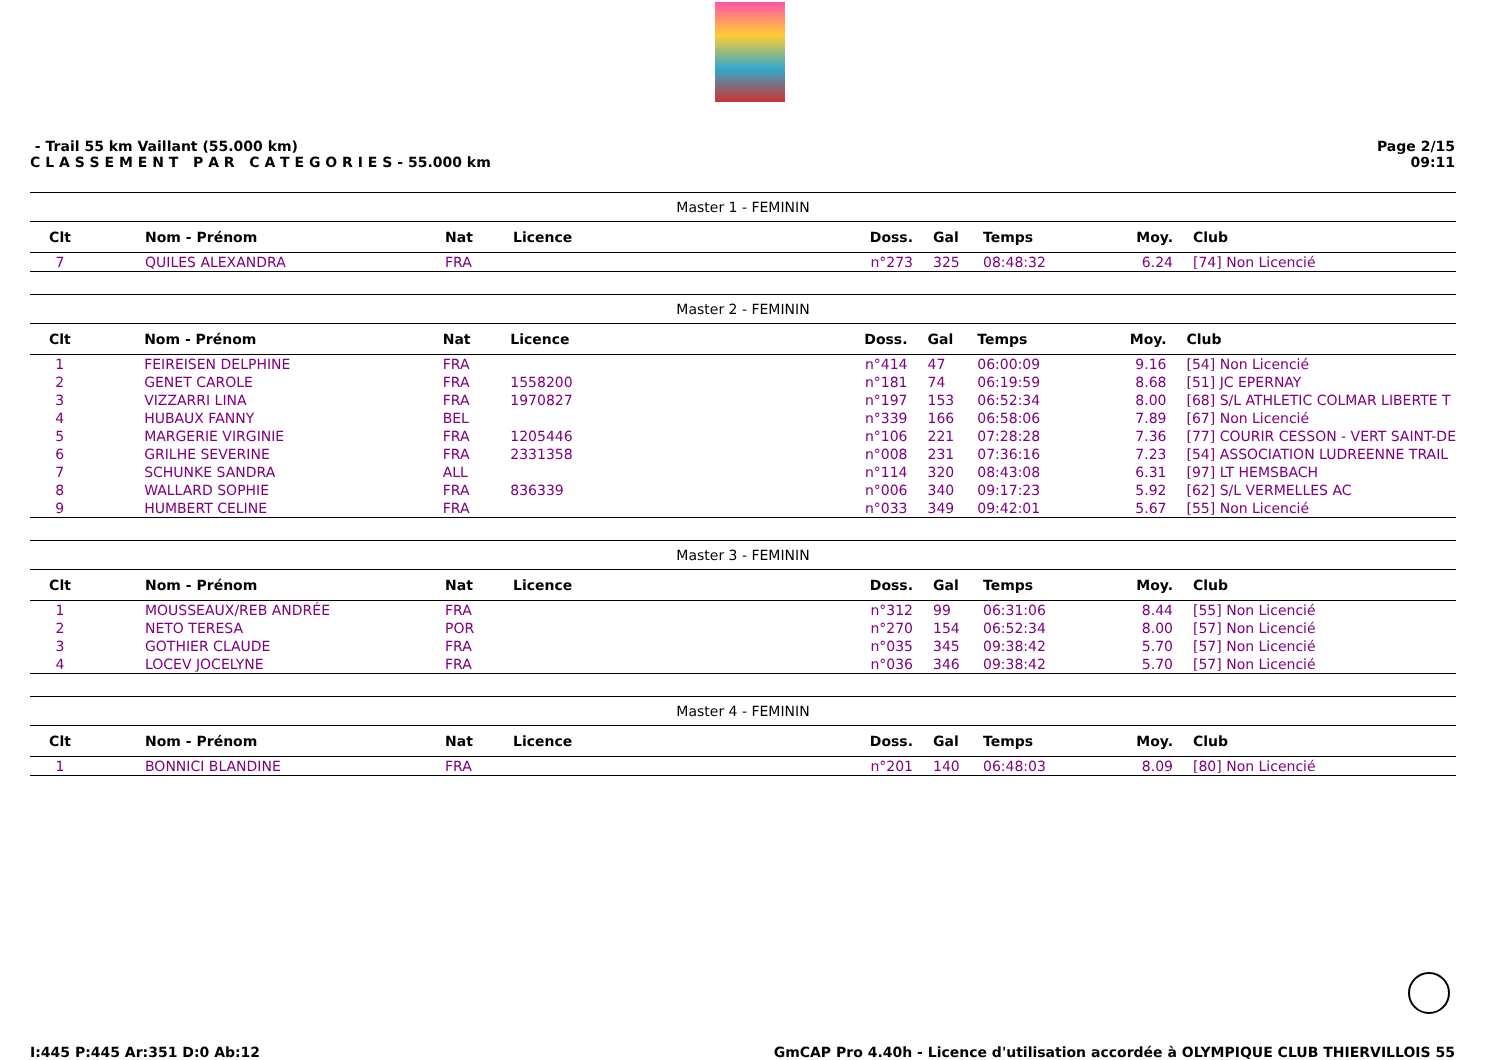- Trail 55 km Vaillant (55.000 km)
C L A S S E M E N T P A R C A T E G O R I E S - 55.000 km
Page 2/15
09:11
Master 1 - FEMININ
| Clt | | Nom - Prénom | Nat | Licence | Doss. | Gal | Temps | Moy. | Club |
| --- | --- | --- | --- | --- | --- | --- | --- | --- | --- |
| 7 | | QUILES ALEXANDRA | FRA | | n°273 | 325 | 08:48:32 | 6.24 | [74] Non Licencié |
Master 2 - FEMININ
| Clt | | Nom - Prénom | Nat | Licence | Doss. | Gal | Temps | Moy. | Club |
| --- | --- | --- | --- | --- | --- | --- | --- | --- | --- |
| 1 | | FEIREISEN DELPHINE | FRA | | n°414 | 47 | 06:00:09 | 9.16 | [54] Non Licencié |
| 2 | | GENET CAROLE | FRA | 1558200 | n°181 | 74 | 06:19:59 | 8.68 | [51] JC EPERNAY |
| 3 | | VIZZARRI LINA | FRA | 1970827 | n°197 | 153 | 06:52:34 | 8.00 | [68] S/L ATHLETIC COLMAR LIBERTE T |
| 4 | | HUBAUX FANNY | BEL | | n°339 | 166 | 06:58:06 | 7.89 | [67] Non Licencié |
| 5 | | MARGERIE VIRGINIE | FRA | 1205446 | n°106 | 221 | 07:28:28 | 7.36 | [77] COURIR CESSON - VERT SAINT-DE |
| 6 | | GRILHE SEVERINE | FRA | 2331358 | n°008 | 231 | 07:36:16 | 7.23 | [54] ASSOCIATION LUDREENNE TRAIL |
| 7 | | SCHUNKE SANDRA | ALL | | n°114 | 320 | 08:43:08 | 6.31 | [97] LT HEMSBACH |
| 8 | | WALLARD SOPHIE | FRA | 836339 | n°006 | 340 | 09:17:23 | 5.92 | [62] S/L VERMELLES AC |
| 9 | | HUMBERT CELINE | FRA | | n°033 | 349 | 09:42:01 | 5.67 | [55] Non Licencié |
Master 3 - FEMININ
| Clt | | Nom - Prénom | Nat | Licence | Doss. | Gal | Temps | Moy. | Club |
| --- | --- | --- | --- | --- | --- | --- | --- | --- | --- |
| 1 | | MOUSSEAUX/REB ANDRÉE | FRA | | n°312 | 99 | 06:31:06 | 8.44 | [55] Non Licencié |
| 2 | | NETO TERESA | POR | | n°270 | 154 | 06:52:34 | 8.00 | [57] Non Licencié |
| 3 | | GOTHIER CLAUDE | FRA | | n°035 | 345 | 09:38:42 | 5.70 | [57] Non Licencié |
| 4 | | LOCEV JOCELYNE | FRA | | n°036 | 346 | 09:38:42 | 5.70 | [57] Non Licencié |
Master 4 - FEMININ
| Clt | | Nom - Prénom | Nat | Licence | Doss. | Gal | Temps | Moy. | Club |
| --- | --- | --- | --- | --- | --- | --- | --- | --- | --- |
| 1 | | BONNICI BLANDINE | FRA | | n°201 | 140 | 06:48:03 | 8.09 | [80] Non Licencié |
I:445 P:445 Ar:351 D:0 Ab:12 GmCAP Pro 4.40h - Licence d'utilisation accordée à OLYMPIQUE CLUB THIERVILLOIS 55